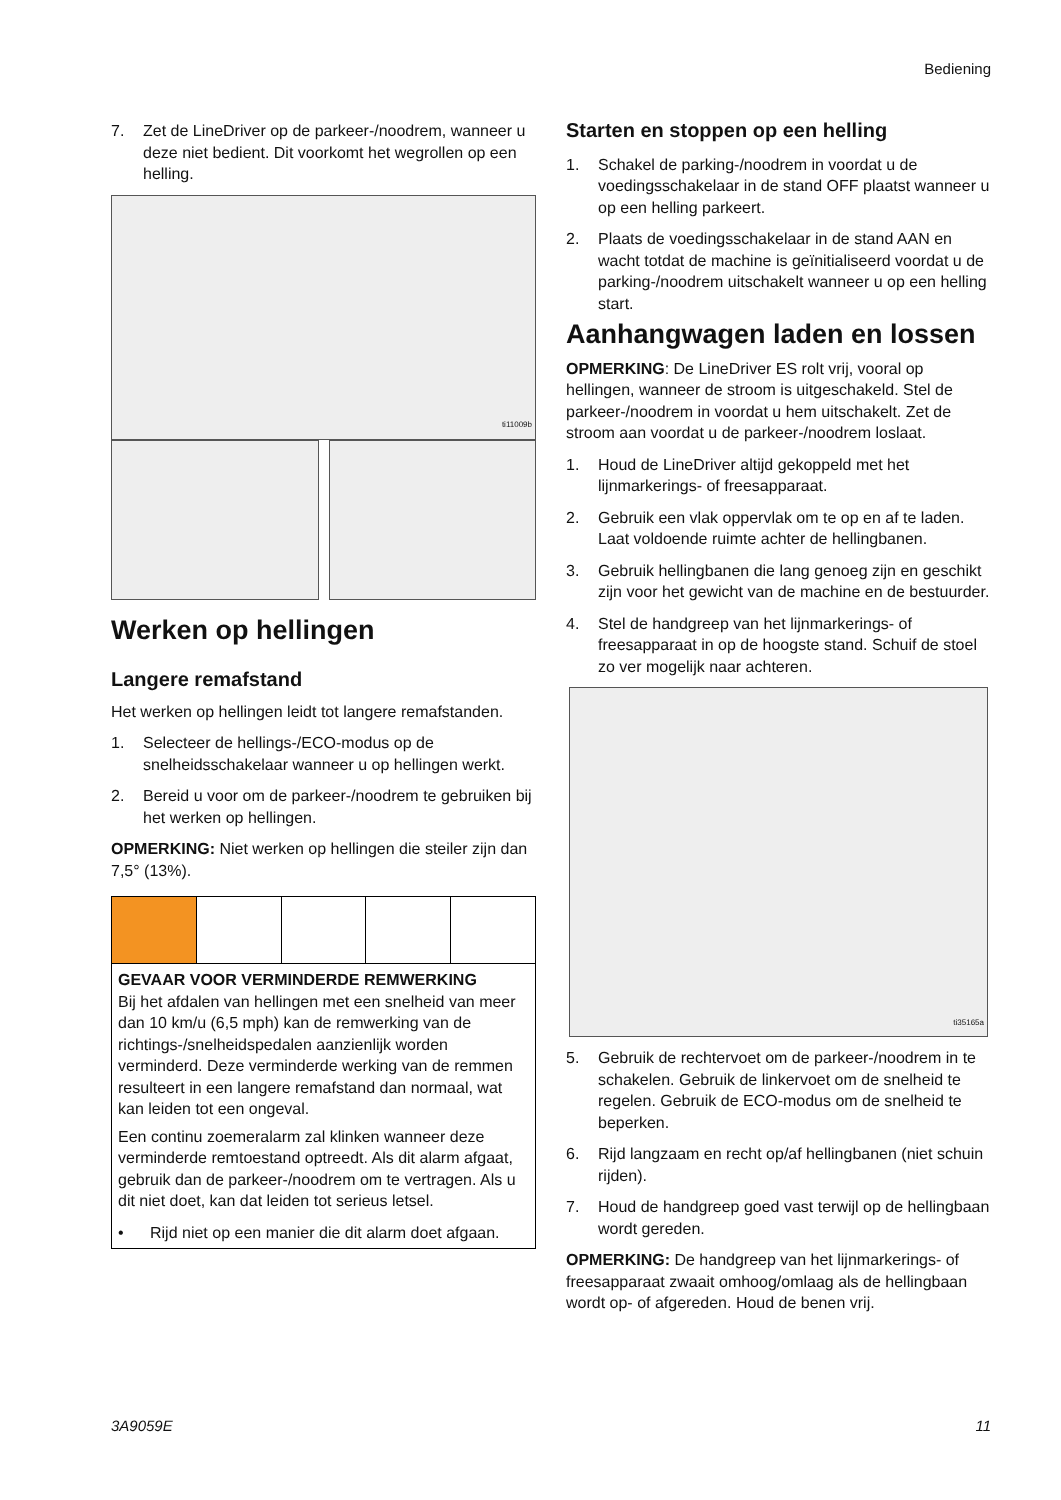Bediening
7. Zet de LineDriver op de parkeer-/noodrem, wanneer u deze niet bedient. Dit voorkomt het wegrollen op een helling.
ti11009b
Werken op hellingen
Langere remafstand
Het werken op hellingen leidt tot langere remafstanden.
1. Selecteer de hellings-/ECO-modus op de snelheidsschakelaar wanneer u op hellingen werkt.
2. Bereid u voor om de parkeer-/noodrem te gebruiken bij het werken op hellingen.
OPMERKING: Niet werken op hellingen die steiler zijn dan 7,5° (13%).
GEVAAR VOOR VERMINDERDE REMWERKING
Bij het afdalen van hellingen met een snelheid van meer dan 10 km/u (6,5 mph) kan de remwerking van de richtings-/snelheidspedalen aanzienlijk worden verminderd. Deze verminderde werking van de remmen resulteert in een langere remafstand dan normaal, wat kan leiden tot een ongeval.
Een continu zoemeralarm zal klinken wanneer deze verminderde remtoestand optreedt. Als dit alarm afgaat, gebruik dan de parkeer-/noodrem om te vertragen. Als u dit niet doet, kan dat leiden tot serieus letsel.
• Rijd niet op een manier die dit alarm doet afgaan.
Starten en stoppen op een helling
1. Schakel de parking-/noodrem in voordat u de voedingsschakelaar in de stand OFF plaatst wanneer u op een helling parkeert.
2. Plaats de voedingsschakelaar in de stand AAN en wacht totdat de machine is geïnitialiseerd voordat u de parking-/noodrem uitschakelt wanneer u op een helling start.
Aanhangwagen laden en lossen
OPMERKING: De LineDriver ES rolt vrij, vooral op hellingen, wanneer de stroom is uitgeschakeld. Stel de parkeer-/noodrem in voordat u hem uitschakelt. Zet de stroom aan voordat u de parkeer-/noodrem loslaat.
1. Houd de LineDriver altijd gekoppeld met het lijnmarkerings- of freesapparaat.
2. Gebruik een vlak oppervlak om te op en af te laden. Laat voldoende ruimte achter de hellingbanen.
3. Gebruik hellingbanen die lang genoeg zijn en geschikt zijn voor het gewicht van de machine en de bestuurder.
4. Stel de handgreep van het lijnmarkerings- of freesapparaat in op de hoogste stand. Schuif de stoel zo ver mogelijk naar achteren.
ti35165a
5. Gebruik de rechtervoet om de parkeer-/noodrem in te schakelen. Gebruik de linkervoet om de snelheid te regelen. Gebruik de ECO-modus om de snelheid te beperken.
6. Rijd langzaam en recht op/af hellingbanen (niet schuin rijden).
7. Houd de handgreep goed vast terwijl op de hellingbaan wordt gereden.
OPMERKING: De handgreep van het lijnmarkerings- of freesapparaat zwaait omhoog/omlaag als de hellingbaan wordt op- of afgereden. Houd de benen vrij.
3A9059E 11